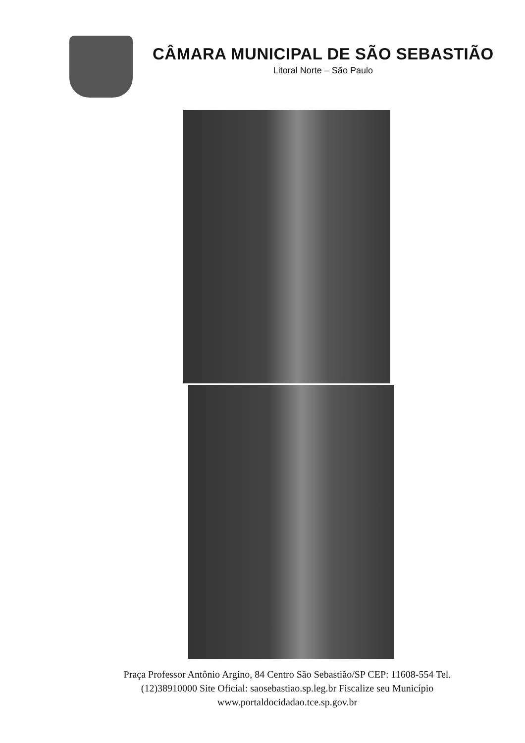CÂMARA MUNICIPAL DE SÃO SEBASTIÃO
Litoral Norte – São Paulo
Praça Professor Antônio Argino, 84 Centro São Sebastião/SP CEP: 11608-554 Tel.
(12)38910000 Site Oficial: saosebastiao.sp.leg.br Fiscalize seu Município
www.portaldocidadao.tce.sp.gov.br